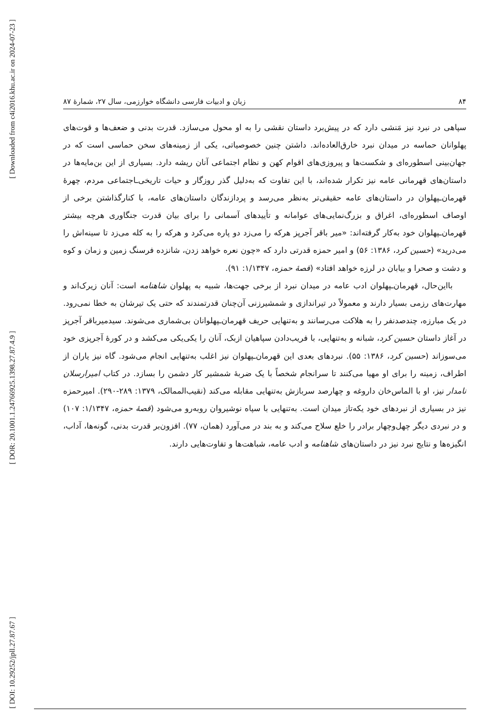[ Downloaded from c4i2016.khu.ac.ir on 2024-07-23 ]
[ DOR: 20.1001.1.24766925.1398.27.87.4.9 ]
[ DOI: 10.29252/jpll.27.87.67 ]
۸۴ زبان و ادبیات فارسی دانشگاه خوارزمی، سال ۲۷، شمارۀ ۸۷
سپاهی در نبرد نیز مَنشی دارد که در پیش‌برد داستان نقشی را به او محول می‌سازد. قدرت بدنی و ضعف‌ها و قوت‌های پهلوانان حماسه در میدان نبرد خارق‌العاده‌اند. داشتن چنین خصوصیاتی، یکی از زمینه‌های سخن حماسی است که در جهان‌بینی اسطوره‌ای و شکست‌ها و پیروزی‌های اقوام کهن و نظام اجتماعی آنان ریشه دارد. بسیاری از این بن‌مایه‌ها در داستان‌های قهرمانی عامه نیز تکرار شده‌اند، با این تفاوت که به‌دلیل گذر روزگار و حیات تاریخی‌ـاجتماعی مردم، چهرۀ قهرمان‌ـپهلوان در داستان‌های عامه حقیقی‌تر به‌نظر می‌رسد و پردازندگان داستان‌های عامه، با کنارگذاشتن برخی از اوصاف اسطوره‌ای، اغراق و بزرگ‌نمایی‌های عوامانه و تأییدهای آسمانی را برای بیان قدرت جنگاوری هرچه بیشتر قهرمان‌ـپهلوان خود به‌کار گرفته‌اند: «میر باقر آجرپز هرکه را می‌زد دو پاره می‌کرد و هرکه را به کله می‌زد تا سینه‌اش را می‌درید» (حسین کرد، ۱۳۸۶: ۵۶) و امیر حمزه قدرتی دارد که «چون نعره خواهد زدن، شانزده فرسنگ زمین و زمان و کوه و دشت و صحرا و بیابان در لرزه خواهد افتاد» (قصۀ حمزه، ۱/۱۳۴۷: ۹۱).
بااین‌حال، قهرمان‌ـپهلوان ادب عامه در میدان نبرد از برخی جهت‌ها، شبیه به پهلوان شاهنامه است: آنان زیرک‌اند و مهارت‌های رزمی بسیار دارند و معمولاً در تیراندازی و شمشیرزنی آن‌چنان قدرتمندند که حتی یک تیرشان به خطا نمی‌رود. در یک مبارزه، چندصدنفر را به هلاکت می‌رسانند و به‌تنهایی حریف قهرمان‌ـپهلوانان بی‌شماری می‌شوند. سیدمیرباقر آجرپز در آغاز داستان حسین کرد، شبانه و به‌تنهایی، با فریب‌دادن سپاهیان ازبک، آنان را یکی‌یکی می‌کشد و در کورۀ آجرپزی خود می‌سوزاند (حسین کرد، ۱۳۸۶: ۵۵). نبردهای بعدی این قهرمان‌ـپهلوان نیز اغلب به‌تنهایی انجام می‌شود. گاه نیز یاران از اطراف، زمینه را برای او مهیا می‌کنند تا سرانجام شخصاً با یک ضربۀ شمشیر کار دشمن را بسازد. در کتاب امیرارسلان نامدار نیز، او با الماس‌خان داروغه و چهارصد سربازش به‌تنهایی مقابله می‌کند (نقیب‌الممالک، ۱۳۷۹: ۲۸۹-۲۹۰). امیرحمزه نیز در بسیاری از نبردهای خود یکه‌تاز میدان است. به‌تنهایی با سپاه نوشیروان روبه‌رو می‌شود (قصۀ حمزه، ۱/۱۳۴۷: ۱۰۷) و در نبردی دیگر چهل‌وچهار برادر را خلع سلاح می‌کند و به بند در می‌آورد (همان، ۷۷). افزون‌بر قدرت بدنی، گونه‌ها، آداب، انگیزه‌ها و نتایج نبرد نیز در داستان‌های شاهنامه و ادب عامه، شباهت‌ها و تفاوت‌هایی دارند.